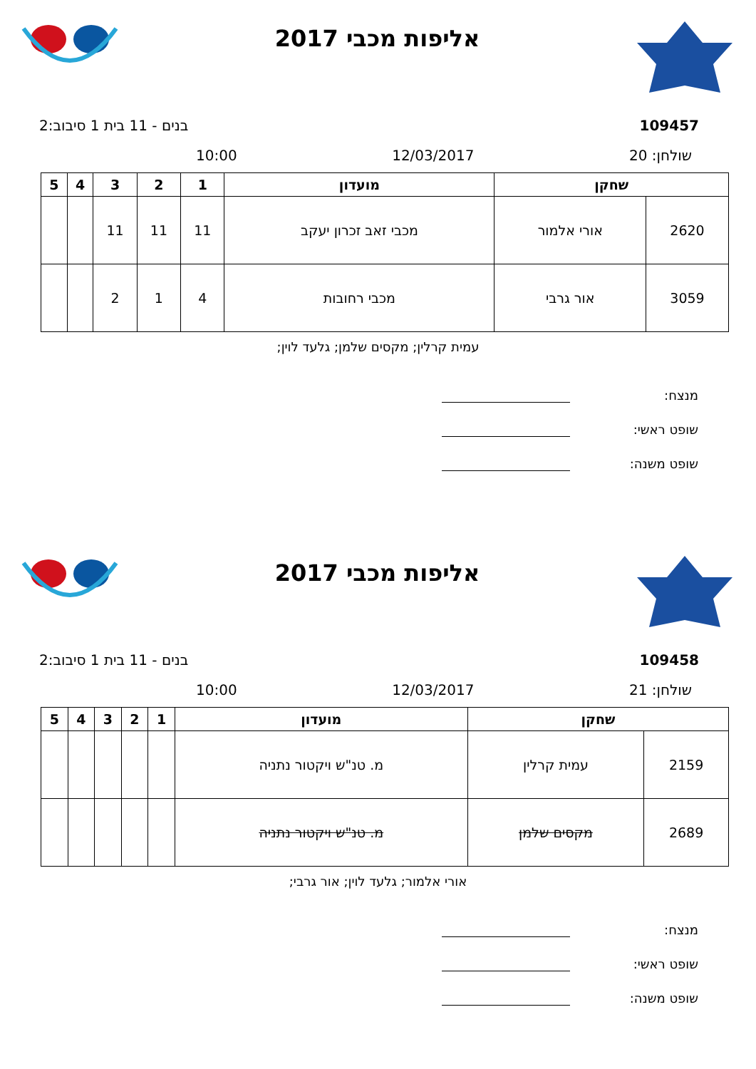אליפות מכבי 2017
109457 בנים - 11 בית 1 סיבוב:2
שולחן: 20 12/03/2017 10:00
| שחקן | | מועדון | 1 | 2 | 3 | 4 | 5 |
| --- | --- | --- | --- | --- | --- | --- | --- |
| 2620 | אורי אלמור | מכבי זאב זכרון יעקב | 11 | 11 | 11 | | |
| 3059 | אור גרבי | מכבי רחובות | 4 | 1 | 2 | | |
עמית קרלין; מקסים שלמן; גלעד לוין;
מנצח:
שופט ראשי:
שופט משנה:
אליפות מכבי 2017
109458 בנים - 11 בית 1 סיבוב:2
שולחן: 21 12/03/2017 10:00
| שחקן | | מועדון | 1 | 2 | 3 | 4 | 5 |
| --- | --- | --- | --- | --- | --- | --- | --- |
| 2159 | עמית קרלין | מ. טנ"ש ויקטור נתניה | | | | | |
| 2689 | מקסים שלמן | מ. טנ"ש ויקטור נתניה | | | | | |
אורי אלמור; גלעד לוין; אור גרבי;
מנצח:
שופט ראשי:
שופט משנה: